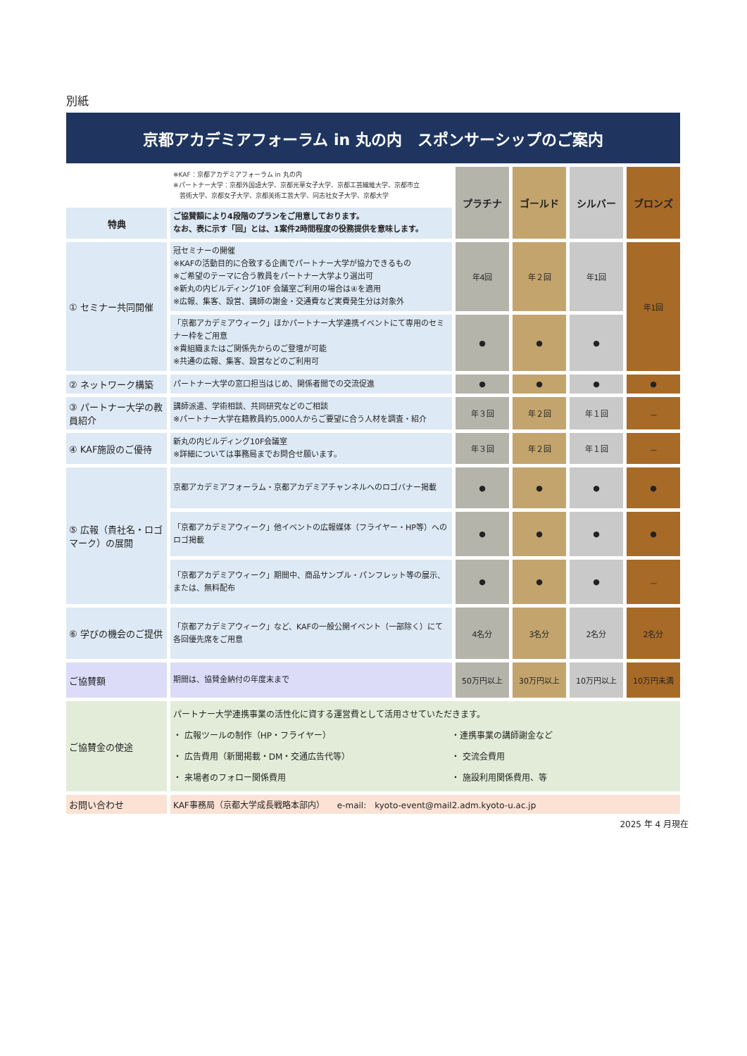別紙
京都アカデミアフォーラム in 丸の内　スポンサーシップのご案内
| | ※KAF：京都アカデミアフォーラム in 丸の内 ※パートナー大学：京都外国語大学、京都光華女子大学、京都工芸繊維大学、京都市立 芸術大学、京都女子大学、京都美術工芸大学、同志社女子大学、京都大学 | プラチナ | ゴールド | シルバー | ブロンズ |
| 特典 | ご協賛額により4段階のプランをご用意しております。 なお、表に示す「回」とは、1案件2時間程度の役務提供を意味します。 | | | | |
| ① セミナー共同開催 | 冠セミナーの開催 ※KAFの活動目的に合致する企画でパートナー大学が協力できるもの ※ご希望のテーマに合う教員をパートナー大学より選出可 ※新丸の内ビルディング10F 会議室ご利用の場合は④を適用 ※広報、集客、設営、講師の謝金・交通費など実費発生分は対象外 | 年4回 | 年２回 | 年1回 | 年1回 |
| | 「京都アカデミアウィーク」ほかパートナー大学連携イベントにて専用のセミナー枠をご用意 ※貴組織またはご関係先からのご登壇が可能 ※共通の広報、集客、設営などのご利用可 | ● | ● | ● | |
| ② ネットワーク構築 | パートナー大学の窓口担当はじめ、関係者間での交流促進 | ● | ● | ● | ● |
| ③ パートナー大学の教員紹介 | 講師派遣、学術相談、共同研究などのご相談 ※パートナー大学在籍教員約5,000人からご要望に合う人材を調査・紹介 | 年３回 | 年２回 | 年１回 | － |
| ④ KAF施設のご優待 | 新丸の内ビルディング10F会議室 ※詳細については事務局までお問合せ願います。 | 年３回 | 年２回 | 年１回 | － |
| ⑤ 広報（貴社名・ロゴマーク）の展開 | 京都アカデミアフォーラム・京都アカデミアチャンネルへのロゴバナー掲載 | ● | ● | ● | ● |
| | 「京都アカデミアウィーク」他イベントの広報媒体（フライヤー・HP等）へのロゴ掲載 | ● | ● | ● | ● |
| | 「京都アカデミアウィーク」期間中、商品サンプル・パンフレット等の展示、または、無料配布 | ● | ● | ● | － |
| ⑥ 学びの機会のご提供 | 「京都アカデミアウィーク」など、KAFの一般公開イベント（一部除く）にて 各回優先席をご用意 | 4名分 | 3名分 | 2名分 | 2名分 |
| ご協賛額 | 期間は、協賛金納付の年度末まで | 50万円以上 | 30万円以上 | 10万円以上 | 10万円未満 |
| ご協賛金の使途 | パートナー大学連携事業の活性化に資する運営費として活用させていただきます。 ・ 広報ツールの制作（HP・フライヤー） ・ 広告費用（新聞掲載・DM・交通広告代等） ・ 来場者のフォロー関係費用 ・連携事業の講師謝金など ・ 交流会費用 ・ 施設利用関係費用、等 | | | | |
| お問い合わせ | KAF事務局（京都大学成長戦略本部内） e-mail: kyoto-event@mail2.adm.kyoto-u.ac.jp | | | | |
2025 年 4 月現在